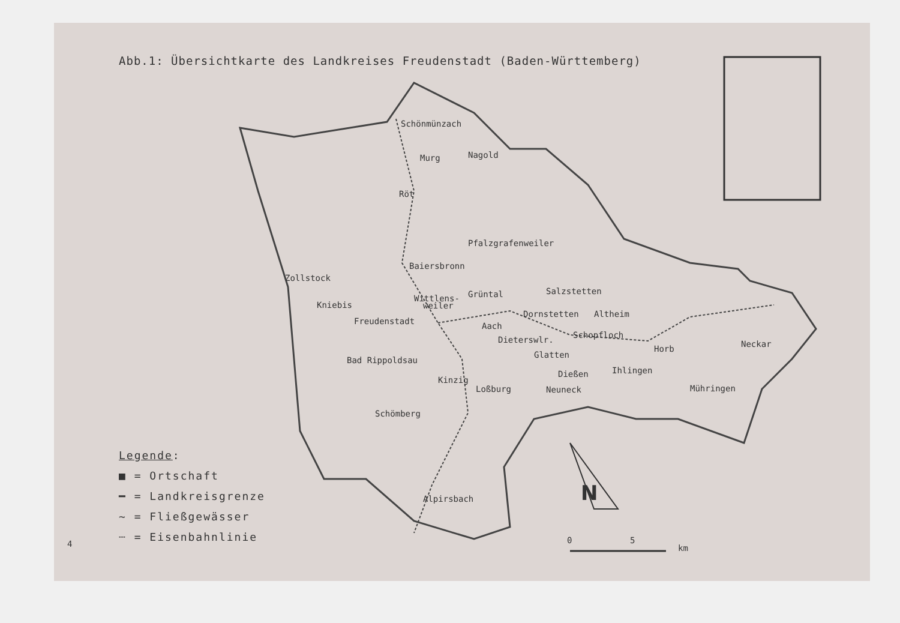N
0
5
km
Schönmünzach
Röt
Pfalzgrafenweiler
Baiersbronn
Zollstock
Kniebis
Freudenstadt
Wittlens-
weiler
Grüntal
Salzstetten
Dornstetten
Altheim
Aach
Schopfloch
Dieterswlr.
Glatten
Horb
Neckar
Bad Rippoldsau
Dießen
Ihlingen
Loßburg
Neuneck
Mühringen
Schömberg
Alpirsbach
Murg
Nagold
Kinzig
Abb.1: Übersichtkarte des Landkreises Freudenstadt (Baden-Württemberg)
Legende:
■ = Ortschaft
━ = Landkreisgrenze
~ = Fließgewässer
┄ = Eisenbahnlinie
4